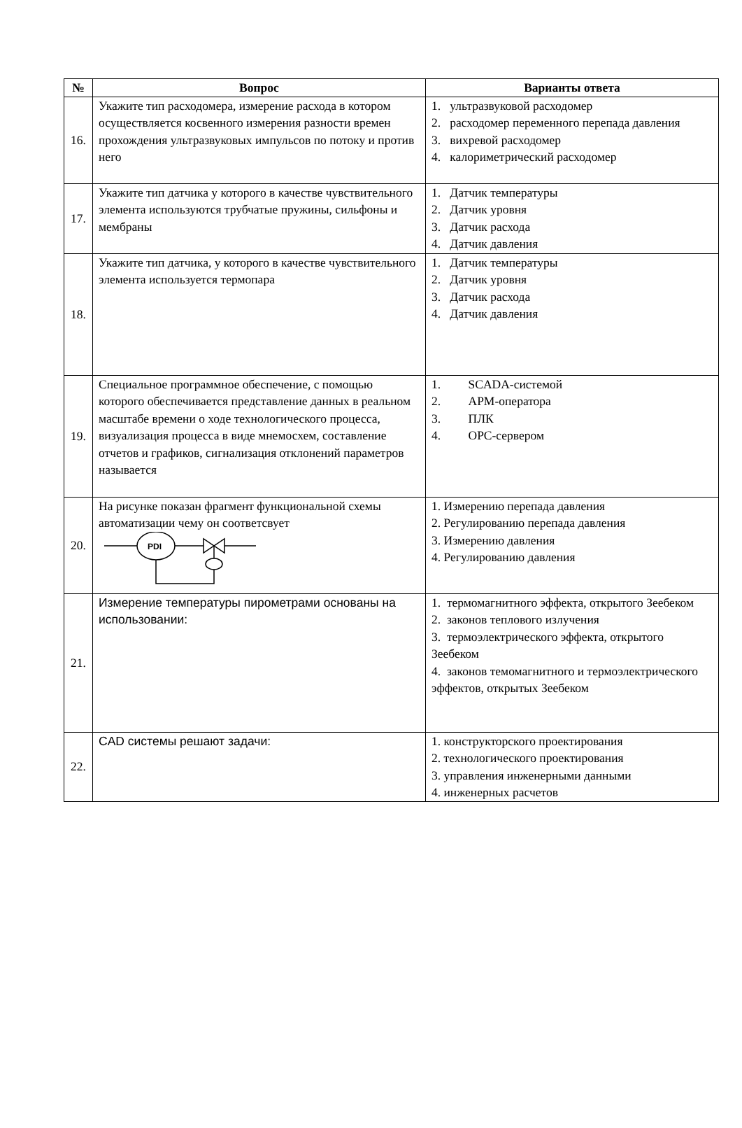| № | Вопрос | Варианты ответа |
| --- | --- | --- |
| 16. | Укажите тип расходомера, измерение расхода в котором осуществляется косвенного измерения разности времен прохождения ультразвуковых импульсов по потоку и против него | 1. ультразвуковой расходомер 2. расходомер переменного перепада давления 3. вихревой расходомер 4. калориметрический расходомер |
| 17. | Укажите тип датчика у которого в качестве чувствительного элемента используются трубчатые пружины, сильфоны и мембраны | 1. Датчик температуры 2. Датчик уровня 3. Датчик расхода 4. Датчик давления |
| 18. | Укажите тип датчика, у которого в качестве чувствительного элемента используется термопара | 1. Датчик температуры 2. Датчик уровня 3. Датчик расхода 4. Датчик давления |
| 19. | Специальное программное обеспечение, с помощью которого обеспечивается представление данных в реальном масштабе времени о ходе технологического процесса, визуализация процесса в виде мнемосхем, составление отчетов и графиков, сигнализация отклонений параметров называется | 1. SCADA-системой 2. АРМ-оператора 3. ПЛК 4. OPC-сервером |
| 20. | На рисунке показан фрагмент функциональной схемы автоматизации чему он соответсвует PDI | 1. Измерению перепада давления 2. Регулированию перепада давления 3. Измерению давления 4. Регулированию давления |
| 21. | Измерение температуры пирометрами основаны на использовании: | 1. термомагнитного эффекта, открытого Зеебеком 2. законов теплового излучения 3. термоэлектрического эффекта, открытого Зеебеком 4. законов темомагнитного и термоэлектрического эффектов, открытых Зеебеком |
| 22. | CAD системы решают задачи: | 1. конструкторского проектирования 2. технологического проектирования 3. управления инженерными данными 4. инженерных расчетов |